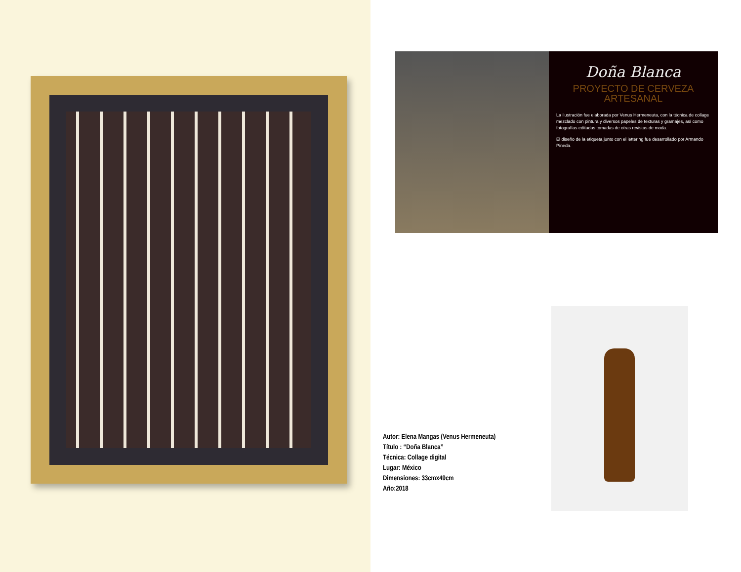Doña Blanca
PROYECTO DE CERVEZA
ARTESANAL
La ilustración fue elaborada por Venus Hermeneuta, con la técnica de collage mezclado con pintura y diversos papeles de texturas y gramajes, así como fotografías editadas tomadas de otras revistas de moda.
El diseño de la etiqueta junto con el lettering fue desarrollado por Armando Pineda.
Autor: Elena Mangas (Venus Hermeneuta)
Título : “Doña Blanca”
Técnica: Collage digital
Lugar: México
Dimensiones: 33cmx49cm
Año:2018